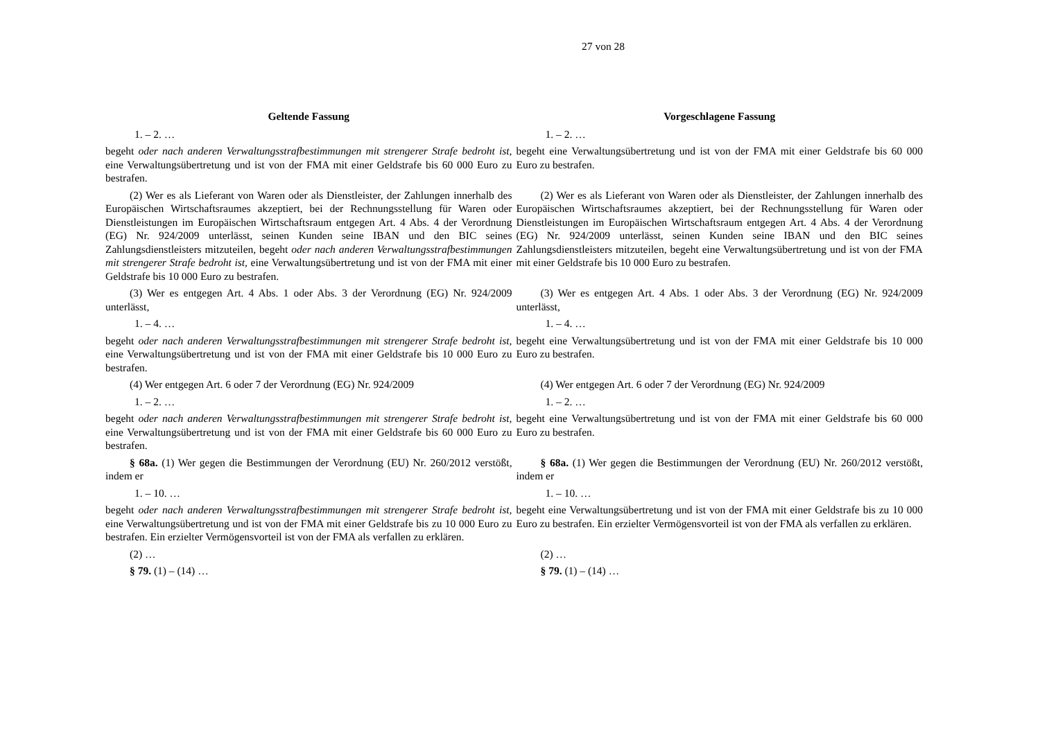27 von 28
| Geltende Fassung | Vorgeschlagene Fassung |
| --- | --- |
| 1. – 2. … | 1. – 2. … |
| begeht oder nach anderen Verwaltungsstrafbestimmungen mit strengerer Strafe bedroht ist, eine Verwaltungsübertretung und ist von der FMA mit einer Geldstrafe bis 60 000 Euro zu bestrafen. | begeht eine Verwaltungsübertretung und ist von der FMA mit einer Geldstrafe bis 60 000 Euro zu bestrafen. |
| (2) Wer es als Lieferant von Waren oder als Dienstleister, der Zahlungen innerhalb des Europäischen Wirtschaftsraumes akzeptiert, bei der Rechnungsstellung für Waren oder Dienstleistungen im Europäischen Wirtschaftsraum entgegen Art. 4 Abs. 4 der Verordnung (EG) Nr. 924/2009 unterlässt, seinen Kunden seine IBAN und den BIC seines Zahlungsdienstleisters mitzuteilen, begeht oder nach anderen Verwaltungsstrafbestimmungen mit strengerer Strafe bedroht ist, eine Verwaltungsübertretung und ist von der FMA mit einer Geldstrafe bis 10 000 Euro zu bestrafen. | (2) Wer es als Lieferant von Waren oder als Dienstleister, der Zahlungen innerhalb des Europäischen Wirtschaftsraumes akzeptiert, bei der Rechnungsstellung für Waren oder Dienstleistungen im Europäischen Wirtschaftsraum entgegen Art. 4 Abs. 4 der Verordnung (EG) Nr. 924/2009 unterlässt, seinen Kunden seine IBAN und den BIC seines Zahlungsdienstleisters mitzuteilen, begeht eine Verwaltungsübertretung und ist von der FMA mit einer Geldstrafe bis 10 000 Euro zu bestrafen. |
| (3) Wer es entgegen Art. 4 Abs. 1 oder Abs. 3 der Verordnung (EG) Nr. 924/2009 unterlässt, | (3) Wer es entgegen Art. 4 Abs. 1 oder Abs. 3 der Verordnung (EG) Nr. 924/2009 unterlässt, |
| 1. – 4. … | 1. – 4. … |
| begeht oder nach anderen Verwaltungsstrafbestimmungen mit strengerer Strafe bedroht ist, eine Verwaltungsübertretung und ist von der FMA mit einer Geldstrafe bis 10 000 Euro zu bestrafen. | begeht eine Verwaltungsübertretung und ist von der FMA mit einer Geldstrafe bis 10 000 Euro zu bestrafen. |
| (4) Wer entgegen Art. 6 oder 7 der Verordnung (EG) Nr. 924/2009 | (4) Wer entgegen Art. 6 oder 7 der Verordnung (EG) Nr. 924/2009 |
| 1. – 2. … | 1. – 2. … |
| begeht oder nach anderen Verwaltungsstrafbestimmungen mit strengerer Strafe bedroht ist, eine Verwaltungsübertretung und ist von der FMA mit einer Geldstrafe bis 60 000 Euro zu bestrafen. | begeht eine Verwaltungsübertretung und ist von der FMA mit einer Geldstrafe bis 60 000 Euro zu bestrafen. |
| § 68a. (1) Wer gegen die Bestimmungen der Verordnung (EU) Nr. 260/2012 verstößt, indem er | § 68a. (1) Wer gegen die Bestimmungen der Verordnung (EU) Nr. 260/2012 verstößt, indem er |
| 1. – 10. … | 1. – 10. … |
| begeht oder nach anderen Verwaltungsstrafbestimmungen mit strengerer Strafe bedroht ist, eine Verwaltungsübertretung und ist von der FMA mit einer Geldstrafe bis zu 10 000 Euro zu bestrafen. Ein erzielter Vermögensvorteil ist von der FMA als verfallen zu erklären. | begeht eine Verwaltungsübertretung und ist von der FMA mit einer Geldstrafe bis zu 10 000 Euro zu bestrafen. Ein erzielter Vermögensvorteil ist von der FMA als verfallen zu erklären. |
| (2) … | (2) … |
| § 79. (1) – (14) … | § 79. (1) – (14) … |